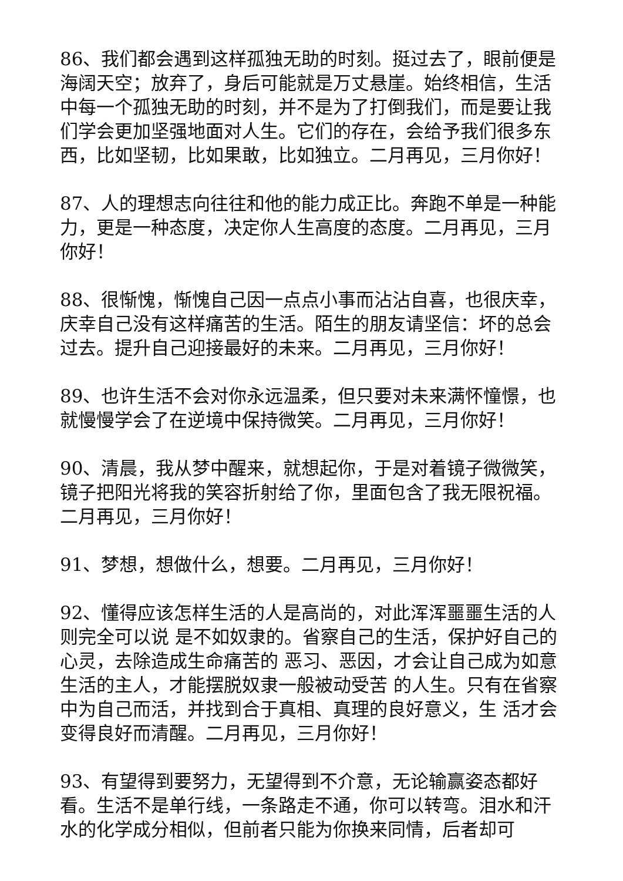86、我们都会遇到这样孤独无助的时刻。挺过去了，眼前便是海阔天空；放弃了，身后可能就是万丈悬崖。始终相信，生活中每一个孤独无助的时刻，并不是为了打倒我们，而是要让我们学会更加坚强地面对人生。它们的存在，会给予我们很多东西，比如坚韧，比如果敢，比如独立。二月再见，三月你好！
87、人的理想志向往往和他的能力成正比。奔跑不单是一种能力，更是一种态度，决定你人生高度的态度。二月再见，三月你好！
88、很惭愧，惭愧自己因一点点小事而沾沾自喜，也很庆幸，庆幸自己没有这样痛苦的生活。陌生的朋友请坚信：坏的总会过去。提升自己迎接最好的未来。二月再见，三月你好！
89、也许生活不会对你永远温柔，但只要对未来满怀憧憬，也就慢慢学会了在逆境中保持微笑。二月再见，三月你好！
90、清晨，我从梦中醒来，就想起你，于是对着镜子微微笑，镜子把阳光将我的笑容折射给了你，里面包含了我无限祝福。二月再见，三月你好！
91、梦想，想做什么，想要。二月再见，三月你好！
92、懂得应该怎样生活的人是高尚的，对此浑浑噩噩生活的人则完全可以说 是不如奴隶的。省察自己的生活，保护好自己的心灵，去除造成生命痛苦的 恶习、恶因，才会让自己成为如意生活的主人，才能摆脱奴隶一般被动受苦 的人生。只有在省察中为自己而活，并找到合于真相、真理的良好意义，生 活才会变得良好而清醒。二月再见，三月你好！
93、有望得到要努力，无望得到不介意，无论输赢姿态都好看。生活不是单行线，一条路走不通，你可以转弯。泪水和汗水的化学成分相似，但前者只能为你换来同情，后者却可